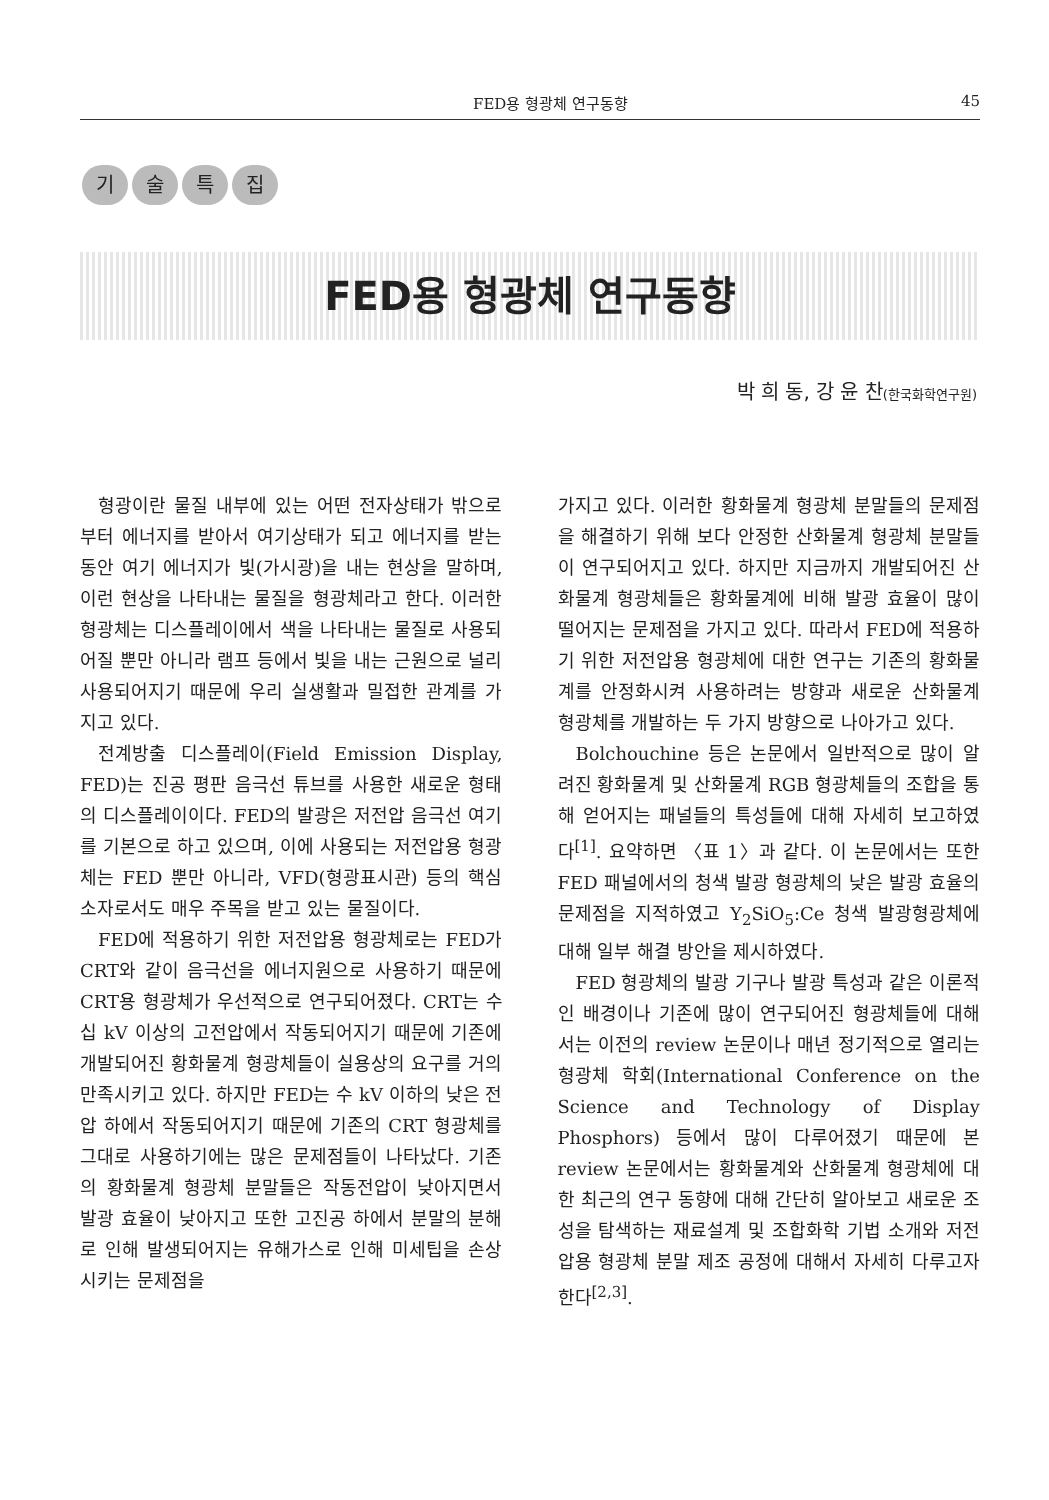FED용 형광체 연구동향 45
기술특집
FED용 형광체 연구동향
박 희 동, 강 윤 찬(한국화학연구원)
형광이란 물질 내부에 있는 어떤 전자상태가 밖으로부터 에너지를 받아서 여기상태가 되고 에너지를 받는 동안 여기 에너지가 빛(가시광)을 내는 현상을 말하며, 이런 현상을 나타내는 물질을 형광체라고 한다. 이러한 형광체는 디스플레이에서 색을 나타내는 물질로 사용되어질 뿐만 아니라 램프 등에서 빛을 내는 근원으로 널리 사용되어지기 때문에 우리 실생활과 밀접한 관계를 가지고 있다.
전계방출 디스플레이(Field Emission Display, FED)는 진공 평판 음극선 튜브를 사용한 새로운 형태의 디스플레이이다. FED의 발광은 저전압 음극선 여기를 기본으로 하고 있으며, 이에 사용되는 저전압용 형광체는 FED 뿐만 아니라, VFD(형광표시관) 등의 핵심소자로서도 매우 주목을 받고 있는 물질이다.
FED에 적용하기 위한 저전압용 형광체로는 FED가 CRT와 같이 음극선을 에너지원으로 사용하기 때문에 CRT용 형광체가 우선적으로 연구되어졌다. CRT는 수십 kV 이상의 고전압에서 작동되어지기 때문에 기존에 개발되어진 황화물계 형광체들이 실용상의 요구를 거의 만족시키고 있다. 하지만 FED는 수 kV 이하의 낮은 전압 하에서 작동되어지기 때문에 기존의 CRT 형광체를 그대로 사용하기에는 많은 문제점들이 나타났다. 기존의 황화물계 형광체 분말들은 작동전압이 낮아지면서 발광 효율이 낮아지고 또한 고진공 하에서 분말의 분해로 인해 발생되어지는 유해가스로 인해 미세팁을 손상시키는 문제점을
가지고 있다. 이러한 황화물계 형광체 분말들의 문제점을 해결하기 위해 보다 안정한 산화물계 형광체 분말들이 연구되어지고 있다. 하지만 지금까지 개발되어진 산화물계 형광체들은 황화물계에 비해 발광 효율이 많이 떨어지는 문제점을 가지고 있다. 따라서 FED에 적용하기 위한 저전압용 형광체에 대한 연구는 기존의 황화물계를 안정화시켜 사용하려는 방향과 새로운 산화물계 형광체를 개발하는 두 가지 방향으로 나아가고 있다.
Bolchouchine 등은 논문에서 일반적으로 많이 알려진 황화물계 및 산화물계 RGB 형광체들의 조합을 통해 얻어지는 패널들의 특성들에 대해 자세히 보고하였다<sup>[1]</sup>. 요약하면 〈표 1〉과 같다. 이 논문에서는 또한 FED 패널에서의 청색 발광 형광체의 낮은 발광 효율의 문제점을 지적하였고 Y<sub>2</sub>SiO<sub>5</sub>:Ce 청색 발광형광체에 대해 일부 해결 방안을 제시하였다.
FED 형광체의 발광 기구나 발광 특성과 같은 이론적인 배경이나 기존에 많이 연구되어진 형광체들에 대해서는 이전의 review 논문이나 매년 정기적으로 열리는 형광체 학회(International Conference on the Science and Technology of Display Phosphors) 등에서 많이 다루어졌기 때문에 본 review 논문에서는 황화물계와 산화물계 형광체에 대한 최근의 연구 동향에 대해 간단히 알아보고 새로운 조성을 탐색하는 재료설계 및 조합화학 기법 소개와 저전압용 형광체 분말 제조 공정에 대해서 자세히 다루고자 한다<sup>[2,3]</sup>.